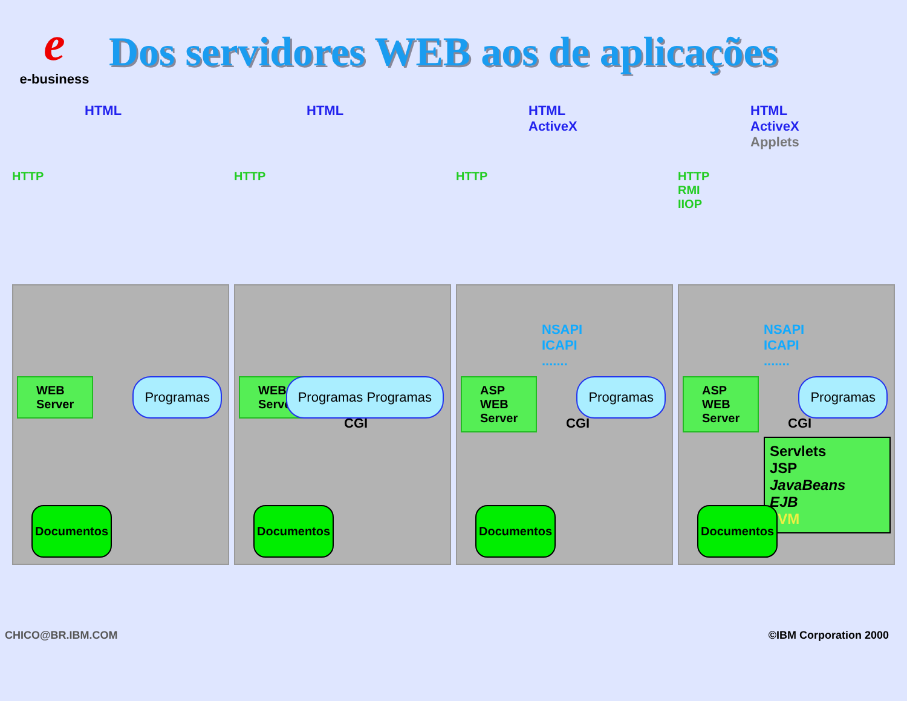e
e-business
Dos servidores WEB aos de aplicações
HTML
HTTP
WEB
Server
Programas
Documentos
HTML
HTTP
WEB
Server
CGI
Programas Programas
Documentos
HTML
ActiveX
HTTP
NSAPI
ICAPI
.......
ASP
WEB
Server
CGI
Programas
Documentos
HTML
ActiveX
Applets
HTTP
RMI
IIOP
NSAPI
ICAPI
.......
ASP
WEB
Server
CGI
Programas
Servlets
JSP
JavaBeans
EJB
JVM
Documentos
CHICO@BR.IBM.COM ©IBM Corporation 2000